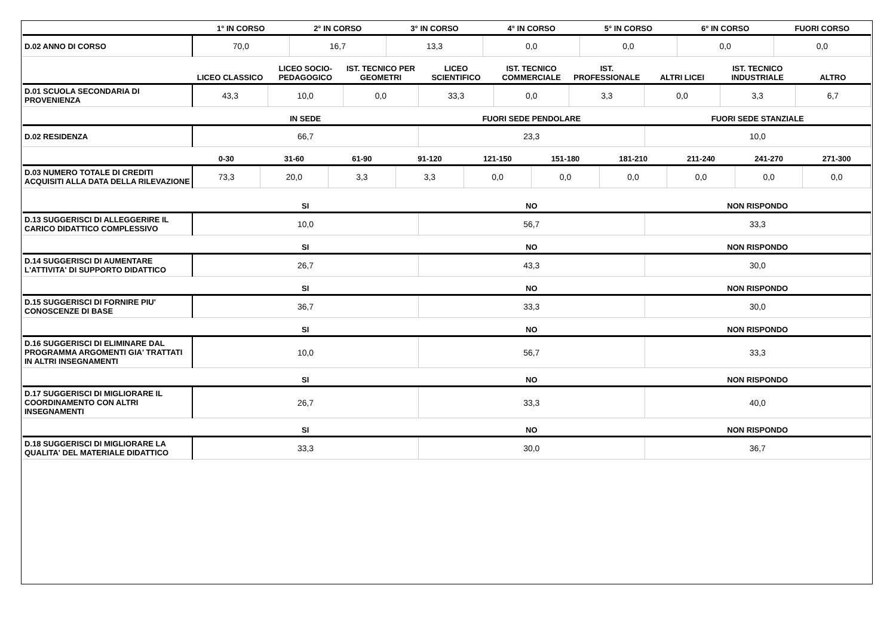| | 1° IN CORSO | 2° IN CORSO | 3° IN CORSO | 4° IN CORSO | 5° IN CORSO | 6° IN CORSO | FUORI CORSO |
| --- | --- | --- | --- | --- | --- | --- | --- |
| D.02 ANNO DI CORSO | 70,0 | 16,7 | 13,3 | 0,0 | 0,0 | 0,0 | 0,0 |
| | LICEO CLASSICO | LICEO SOCIO-PEDAGOGICO | IST. TECNICO PER GEOMETRI | LICEO SCIENTIFICO | IST. TECNICO COMMERCIALE | IST. PROFESSIONALE | ALTRI LICEI | IST. TECNICO INDUSTRIALE | ALTRO |
| --- | --- | --- | --- | --- | --- | --- | --- | --- | --- |
| D.01 SCUOLA SECONDARIA DI PROVENIENZA | 43,3 | 10,0 | 0,0 | 33,3 | 0,0 | 3,3 | 0,0 | 3,3 | 6,7 |
| | IN SEDE | FUORI SEDE PENDOLARE | FUORI SEDE STANZIALE |
| --- | --- | --- | --- |
| D.02 RESIDENZA | 66,7 | 23,3 | 10,0 |
| | 0-30 | 31-60 | 61-90 | 91-120 | 121-150 | 151-180 | 181-210 | 211-240 | 241-270 | 271-300 |
| --- | --- | --- | --- | --- | --- | --- | --- | --- | --- | --- |
| D.03 NUMERO TOTALE DI CREDITI ACQUISITI ALLA DATA DELLA RILEVAZIONE | 73,3 | 20,0 | 3,3 | 3,3 | 0,0 | 0,0 | 0,0 | 0,0 | 0,0 | 0,0 |
| | SI | NO | NON RISPONDO |
| --- | --- | --- | --- |
| D.13 SUGGERISCI DI ALLEGGERIRE IL CARICO DIDATTICO COMPLESSIVO | 10,0 | 56,7 | 33,3 |
| | SI | NO | NON RISPONDO |
| --- | --- | --- | --- |
| D.14 SUGGERISCI DI AUMENTARE L'ATTIVITA' DI SUPPORTO DIDATTICO | 26,7 | 43,3 | 30,0 |
| | SI | NO | NON RISPONDO |
| --- | --- | --- | --- |
| D.15 SUGGERISCI DI FORNIRE PIU' CONOSCENZE DI BASE | 36,7 | 33,3 | 30,0 |
| | SI | NO | NON RISPONDO |
| --- | --- | --- | --- |
| D.16 SUGGERISCI DI ELIMINARE DAL PROGRAMMA ARGOMENTI GIA' TRATTATI IN ALTRI INSEGNAMENTI | 10,0 | 56,7 | 33,3 |
| | SI | NO | NON RISPONDO |
| --- | --- | --- | --- |
| D.17 SUGGERISCI DI MIGLIORARE IL COORDINAMENTO CON ALTRI INSEGNAMENTI | 26,7 | 33,3 | 40,0 |
| | SI | NO | NON RISPONDO |
| --- | --- | --- | --- |
| D.18 SUGGERISCI DI MIGLIORARE LA QUALITA' DEL MATERIALE DIDATTICO | 33,3 | 30,0 | 36,7 |